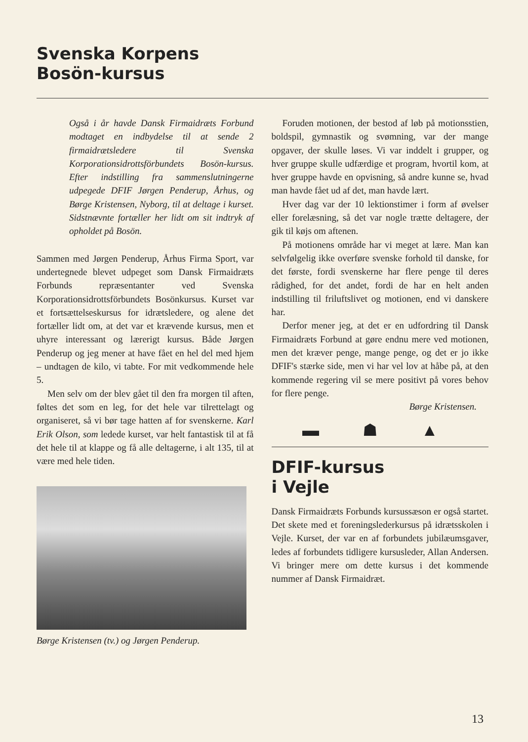Svenska Korpens
Bosön-kursus
Også i år havde Dansk Firmaidræts Forbund modtaget en indbydelse til at sende 2 firmaidrætsledere til Svenska Korporationsidrottsförbundets Bosön-kursus. Efter indstilling fra sammenslutningerne udpegede DFIF Jørgen Penderup, Århus, og Børge Kristensen, Nyborg, til at deltage i kurset. Sidstnævnte fortæller her lidt om sit indtryk af opholdet på Bosön.
Sammen med Jørgen Penderup, Århus Firma Sport, var undertegnede blevet udpeget som Dansk Firmaidræts Forbunds repræsentanter ved Svenska Korporationsidrottsförbundets Bosönkursus. Kurset var et fortsættelseskursus for idrætsledere, og alene det fortæller lidt om, at det var et krævende kursus, men et uhyre interessant og lærerigt kursus. Både Jørgen Penderup og jeg mener at have fået en hel del med hjem – undtagen de kilo, vi tabte. For mit vedkommende hele 5.
Men selv om der blev gået til den fra morgen til aften, føltes det som en leg, for det hele var tilrettelagt og organiseret, så vi bør tage hatten af for svenskerne. Karl Erik Olson, som ledede kurset, var helt fantastisk til at få det hele til at klappe og få alle deltagerne, i alt 135, til at være med hele tiden.
Børge Kristensen (tv.) og Jørgen Penderup.
Foruden motionen, der bestod af løb på motionsstien, boldspil, gymnastik og svømning, var der mange opgaver, der skulle løses. Vi var inddelt i grupper, og hver gruppe skulle udfærdige et program, hvortil kom, at hver gruppe havde en opvisning, så andre kunne se, hvad man havde fået ud af det, man havde lært.
Hver dag var der 10 lektionstimer i form af øvelser eller forelæsning, så det var nogle trætte deltagere, der gik til køjs om aftenen.
På motionens område har vi meget at lære. Man kan selvfølgelig ikke overføre svenske forhold til danske, for det første, fordi svenskerne har flere penge til deres rådighed, for det andet, fordi de har en helt anden indstilling til friluftslivet og motionen, end vi danskere har.
Derfor mener jeg, at det er en udfordring til Dansk Firmaidræts Forbund at gøre endnu mere ved motionen, men det kræver penge, mange penge, og det er jo ikke DFIF's stærke side, men vi har vel lov at håbe på, at den kommende regering vil se mere positivt på vores behov for flere penge.
Børge Kristensen.
▬ ☗ ▲
DFIF-kursus
i Vejle
Dansk Firmaidræts Forbunds kursussæson er også startet. Det skete med et foreningslederkursus på idrætsskolen i Vejle. Kurset, der var en af forbundets jubilæumsgaver, ledes af forbundets tidligere kursusleder, Allan Andersen. Vi bringer mere om dette kursus i det kommende nummer af Dansk Firmaidræt.
13